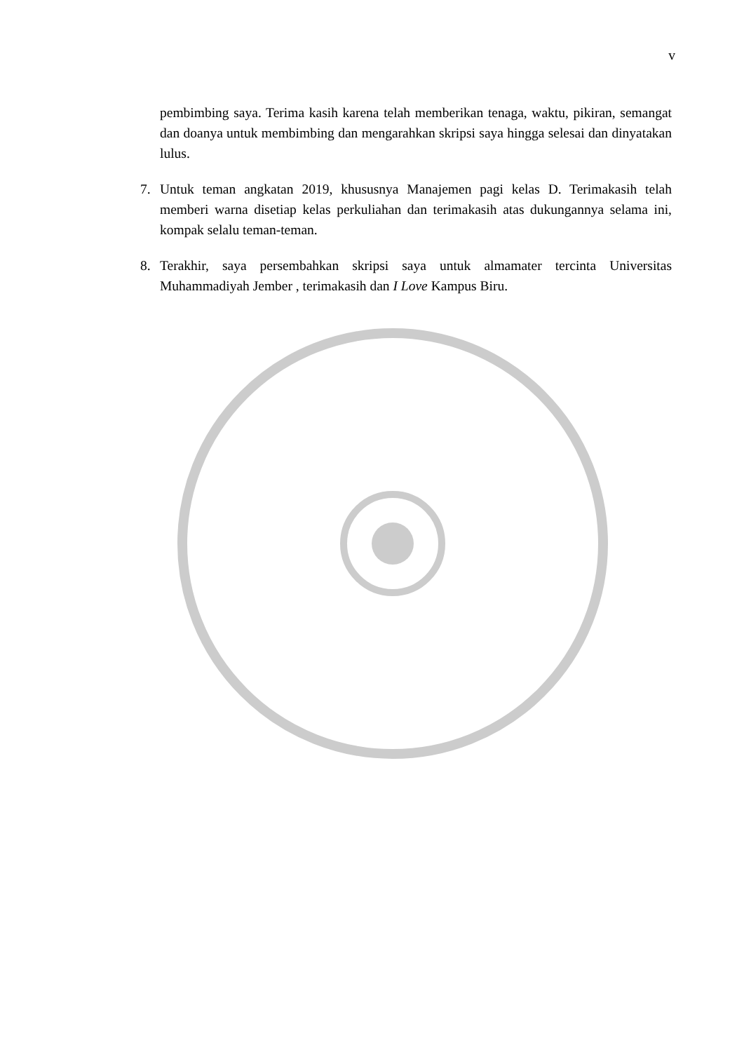v
pembimbing saya. Terima kasih karena telah memberikan tenaga, waktu, pikiran, semangat dan doanya untuk membimbing dan mengarahkan skripsi saya hingga selesai dan dinyatakan lulus.
7. Untuk teman angkatan 2019, khususnya Manajemen pagi kelas D. Terimakasih telah memberi warna disetiap kelas perkuliahan dan terimakasih atas dukungannya selama ini, kompak selalu teman-teman.
8. Terakhir, saya persembahkan skripsi saya untuk almamater tercinta Universitas Muhammadiyah Jember , terimakasih dan I Love Kampus Biru.